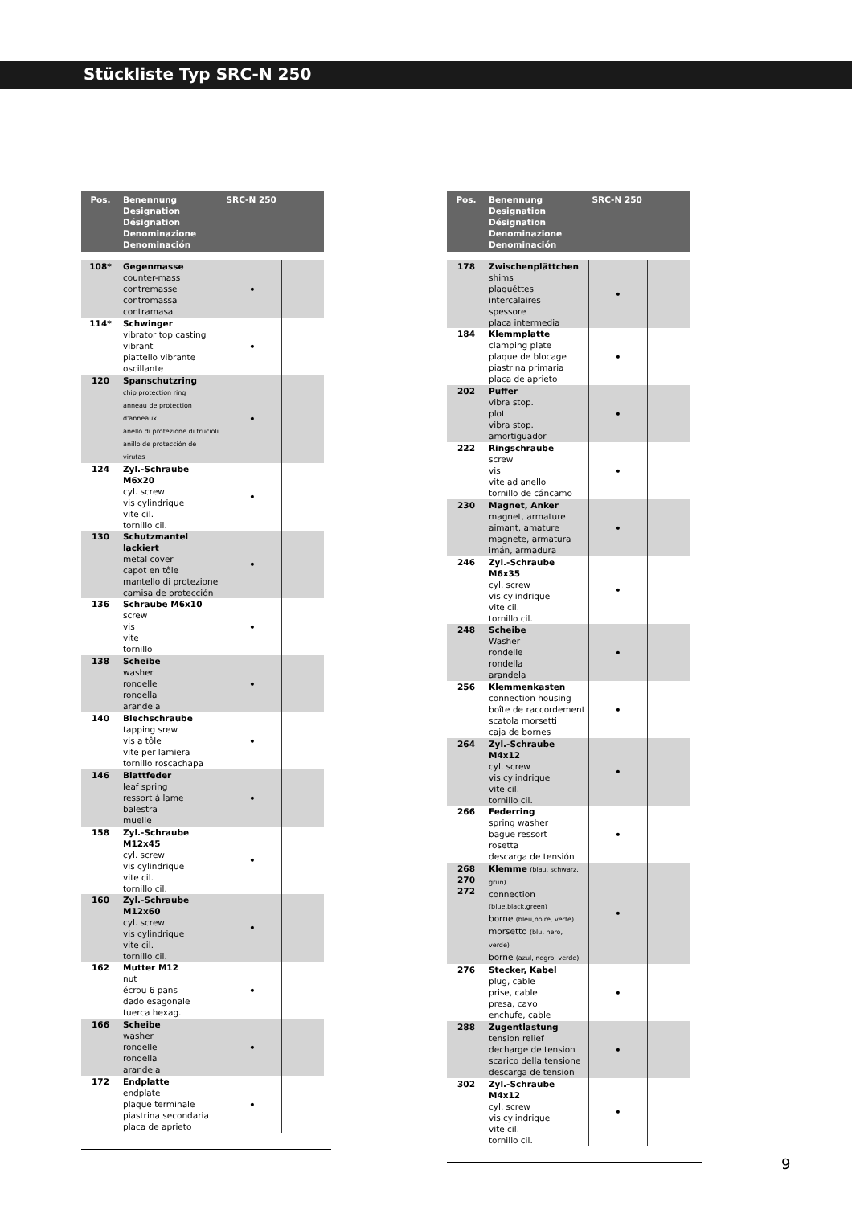Stückliste Typ SRC-N 250
| Pos. | Benennung Designation Désignation Denominazione Denominación | SRC-N 250 | |
| --- | --- | --- | --- |
| 108* | Gegenmasse counter-mass contremasse contromassa contramasa | • | |
| 114* | Schwinger vibrator top casting vibrant piattello vibrante oscillante | • | |
| 120 | Spanschutzring chip protection ring anneau de protection d'anneaux anello di protezione di trucioli anillo de protección de virutas | • | |
| 124 | Zyl.-Schraube M6x20 cyl. screw vis cylindrique vite cil. tornillo cil. | • | |
| 130 | Schutzmantel lackiert metal cover capot en tôle mantello di protezione camisa de protección | • | |
| 136 | Schraube M6x10 screw vis vite tornillo | • | |
| 138 | Scheibe washer rondelle rondella arandela | • | |
| 140 | Blechschraube tapping srew vis a tôle vite per lamiera tornillo roscachapa | • | |
| 146 | Blattfeder leaf spring ressort á lame balestra muelle | • | |
| 158 | Zyl.-Schraube M12x45 cyl. screw vis cylindrique vite cil. tornillo cil. | • | |
| 160 | Zyl.-Schraube M12x60 cyl. screw vis cylindrique vite cil. tornillo cil. | • | |
| 162 | Mutter M12 nut écrou 6 pans dado esagonale tuerca hexag. | • | |
| 166 | Scheibe washer rondelle rondella arandela | • | |
| 172 | Endplatte endplate plaque terminale piastrina secondaria placa de aprieto | • | |
| Pos. | Benennung Designation Désignation Denominazione Denominación | SRC-N 250 | |
| --- | --- | --- | --- |
| 178 | Zwischenplättchen shims plaquéttes intercalaires spessore placa intermedia | • | |
| 184 | Klemmplatte clamping plate plaque de blocage piastrina primaria placa de aprieto | • | |
| 202 | Puffer vibra stop. plot vibra stop. amortiguador | • | |
| 222 | Ringschraube screw vis vite ad anello tornillo de cáncamo | • | |
| 230 | Magnet, Anker magnet, armature aimant, amature magnete, armatura imán, armadura | • | |
| 246 | Zyl.-Schraube M6x35 cyl. screw vis cylindrique vite cil. tornillo cil. | • | |
| 248 | Scheibe Washer rondelle rondella arandela | • | |
| 256 | Klemmenkasten connection housing boîte de raccordement scatola morsetti caja de bornes | • | |
| 264 | Zyl.-Schraube M4x12 cyl. screw vis cylindrique vite cil. tornillo cil. | • | |
| 266 | Federring spring washer bague ressort rosetta descarga de tensión | • | |
| 268 270 272 | Klemme (blau, schwarz, grün) connection (blue,black,green) borne (bleu,noire, verte) morsetto (blu, nero, verde) borne (azul, negro, verde) | • | |
| 276 | Stecker, Kabel plug, cable prise, cable presa, cavo enchufe, cable | • | |
| 288 | Zugentlastung tension relief decharge de tension scarico della tensione descarga de tension | • | |
| 302 | Zyl.-Schraube M4x12 cyl. screw vis cylindrique vite cil. tornillo cil. | • | |
9